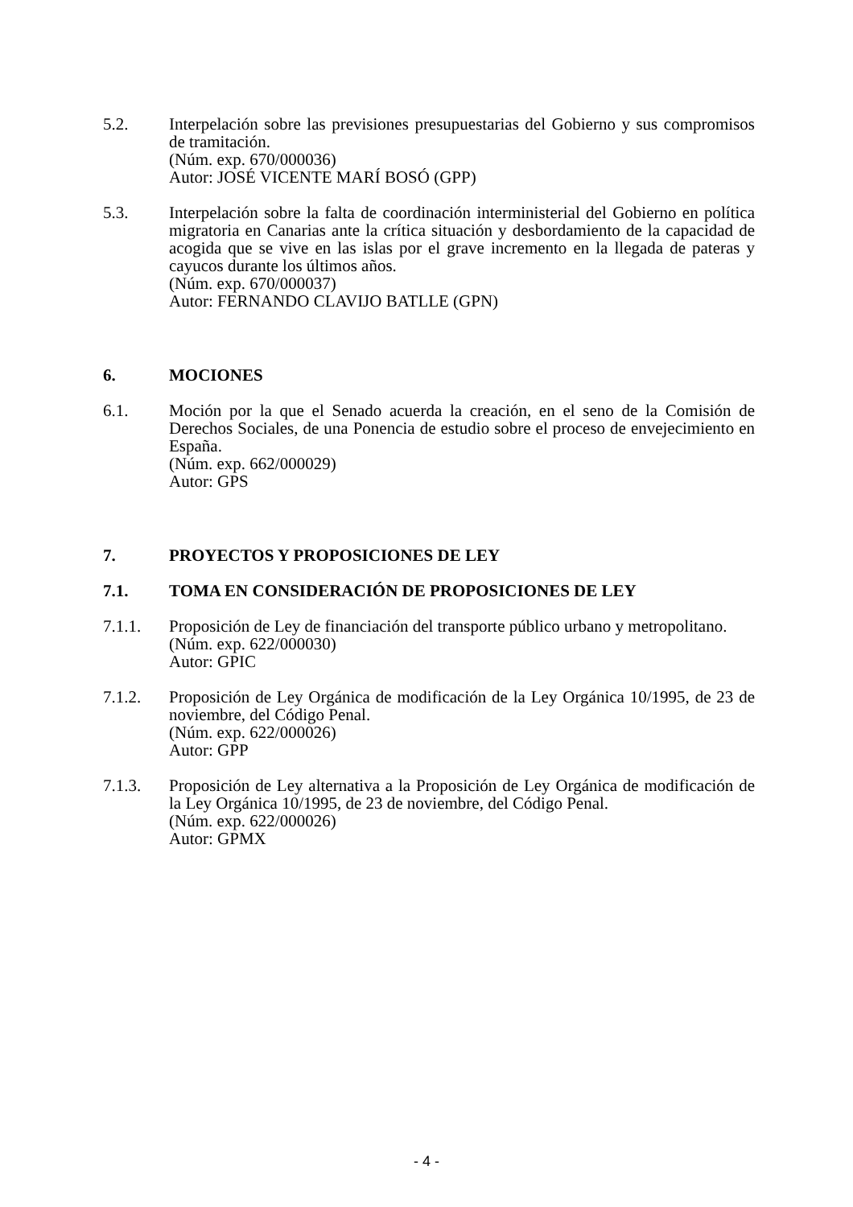5.2. Interpelación sobre las previsiones presupuestarias del Gobierno y sus compromisos de tramitación.
(Núm. exp. 670/000036)
Autor: JOSÉ VICENTE MARÍ BOSÓ (GPP)
5.3. Interpelación sobre la falta de coordinación interministerial del Gobierno en política migratoria en Canarias ante la crítica situación y desbordamiento de la capacidad de acogida que se vive en las islas por el grave incremento en la llegada de pateras y cayucos durante los últimos años.
(Núm. exp. 670/000037)
Autor: FERNANDO CLAVIJO BATLLE (GPN)
6. MOCIONES
6.1. Moción por la que el Senado acuerda la creación, en el seno de la Comisión de Derechos Sociales, de una Ponencia de estudio sobre el proceso de envejecimiento en España.
(Núm. exp. 662/000029)
Autor: GPS
7. PROYECTOS Y PROPOSICIONES DE LEY
7.1. TOMA EN CONSIDERACIÓN DE PROPOSICIONES DE LEY
7.1.1. Proposición de Ley de financiación del transporte público urbano y metropolitano.
(Núm. exp. 622/000030)
Autor: GPIC
7.1.2. Proposición de Ley Orgánica de modificación de la Ley Orgánica 10/1995, de 23 de noviembre, del Código Penal.
(Núm. exp. 622/000026)
Autor: GPP
7.1.3. Proposición de Ley alternativa a la Proposición de Ley Orgánica de modificación de la Ley Orgánica 10/1995, de 23 de noviembre, del Código Penal.
(Núm. exp. 622/000026)
Autor: GPMX
- 4 -